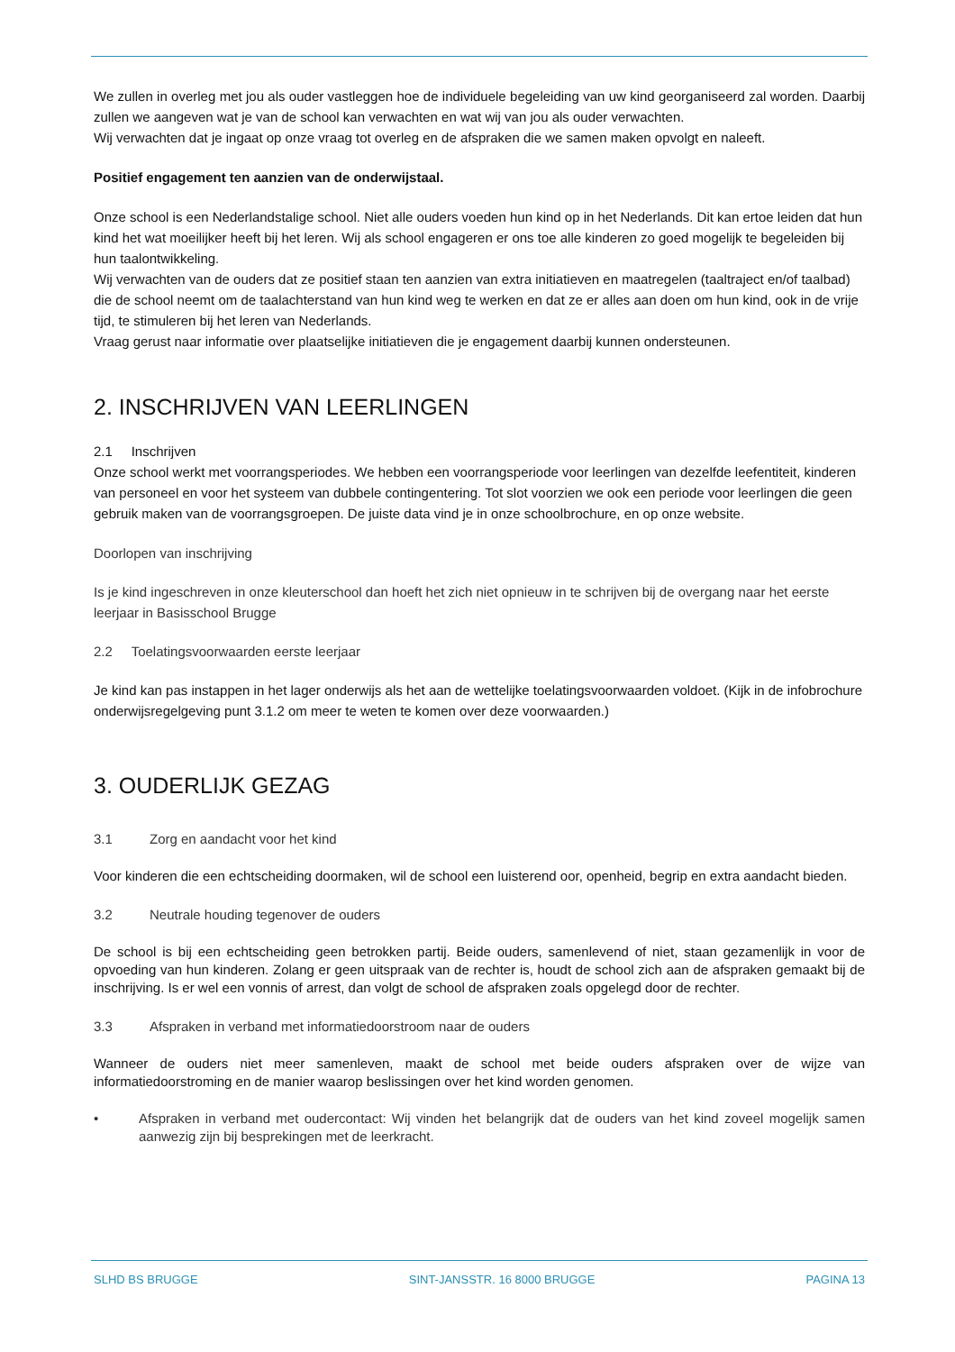We zullen in overleg met jou als ouder vastleggen hoe de individuele begeleiding van uw kind georganiseerd zal worden. Daarbij zullen we aangeven wat je van de school kan verwachten en wat wij van jou als ouder verwachten.
Wij verwachten dat je ingaat op onze vraag tot overleg en de afspraken die we samen maken opvolgt en naleeft.
Positief engagement ten aanzien van de onderwijstaal.
Onze school is een Nederlandstalige school. Niet alle ouders voeden hun kind op in het Nederlands. Dit kan ertoe leiden dat hun kind het wat moeilijker heeft bij het leren. Wij als school engageren er ons toe alle kinderen zo goed mogelijk te begeleiden bij hun taalontwikkeling.
Wij verwachten van de ouders dat ze positief staan ten aanzien van extra initiatieven en maatregelen (taaltraject en/of taalbad) die de school neemt om de taalachterstand van hun kind weg te werken en dat ze er alles aan doen om hun kind, ook in de vrije tijd, te stimuleren bij het leren van Nederlands.
Vraag gerust naar informatie over plaatselijke initiatieven die je engagement daarbij kunnen ondersteunen.
2. INSCHRIJVEN VAN LEERLINGEN
2.1 Inschrijven
Onze school werkt met voorrangsperiodes. We hebben een voorrangsperiode voor leerlingen van dezelfde leefentiteit, kinderen van personeel en voor het systeem van dubbele contingentering. Tot slot voorzien we ook een periode voor leerlingen die geen gebruik maken van de voorrangsgroepen. De juiste data vind je in onze schoolbrochure, en op onze website.
Doorlopen van inschrijving
Is je kind ingeschreven in onze kleuterschool dan hoeft het zich niet opnieuw in te schrijven bij de overgang naar het eerste leerjaar in Basisschool Brugge
2.2 Toelatingsvoorwaarden eerste leerjaar
Je kind kan pas instappen in het lager onderwijs als het aan de wettelijke toelatingsvoorwaarden voldoet. (Kijk in de infobrochure onderwijsregelgeving punt 3.1.2 om meer te weten te komen over deze voorwaarden.)
3. OUDERLIJK GEZAG
3.1 Zorg en aandacht voor het kind
Voor kinderen die een echtscheiding doormaken, wil de school een luisterend oor, openheid, begrip en extra aandacht bieden.
3.2 Neutrale houding tegenover de ouders
De school is bij een echtscheiding geen betrokken partij. Beide ouders, samenlevend of niet, staan gezamenlijk in voor de opvoeding van hun kinderen. Zolang er geen uitspraak van de rechter is, houdt de school zich aan de afspraken gemaakt bij de inschrijving. Is er wel een vonnis of arrest, dan volgt de school de afspraken zoals opgelegd door de rechter.
3.3 Afspraken in verband met informatiedoorstroom naar de ouders
Wanneer de ouders niet meer samenleven, maakt de school met beide ouders afspraken over de wijze van informatiedoorstroming en de manier waarop beslissingen over het kind worden genomen.
• Afspraken in verband met oudercontact: Wij vinden het belangrijk dat de ouders van het kind zoveel mogelijk samen aanwezig zijn bij besprekingen met de leerkracht.
SLHD BS BRUGGE SINT-JANSSTR. 16 8000 BRUGGE PAGINA 13